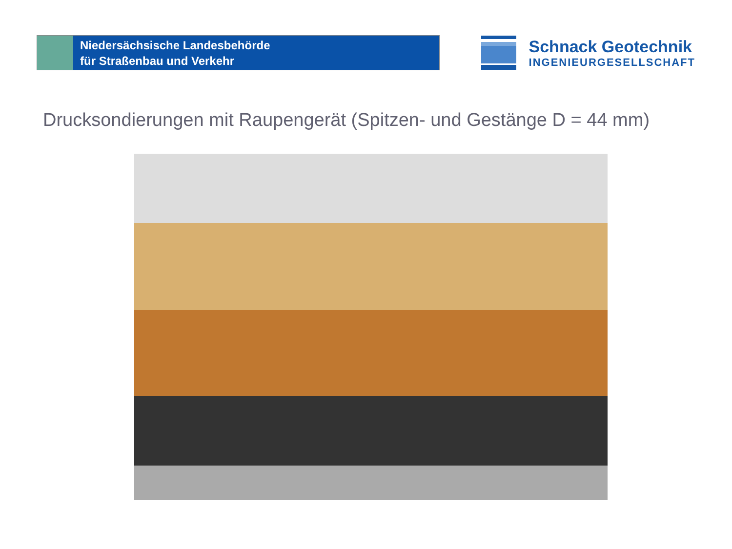Niedersächsische Landesbehörde
für Straßenbau und Verkehr
Schnack Geotechnik
INGENIEURGESELLSCHAFT
Drucksondierungen mit Raupengerät (Spitzen- und Gestänge D = 44 mm)